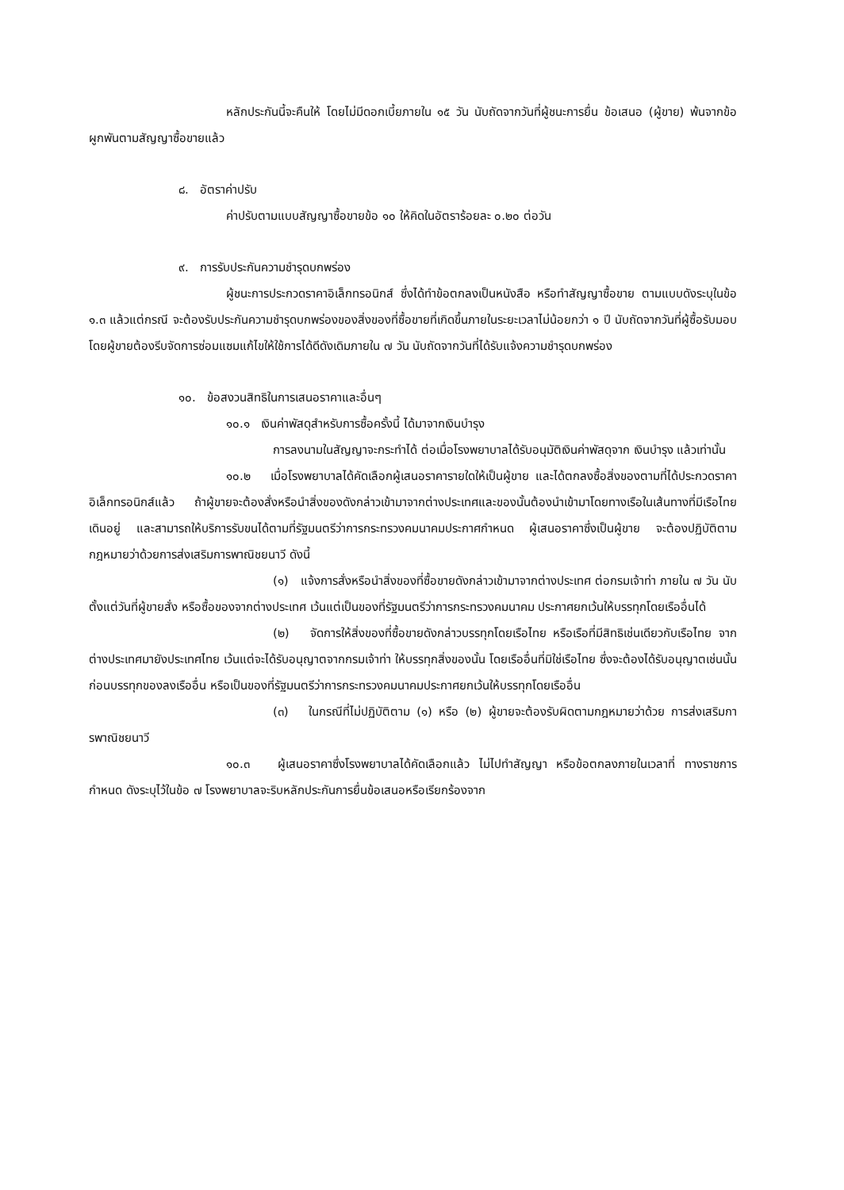หลักประกันนี้จะคืนให้ โดยไม่มีดอกเบี้ยภายใน ๑๕ วัน นับถัดจากวันที่ผู้ชนะการยื่น ข้อเสนอ (ผู้ขาย) พ้นจากข้อผูกพันตามสัญญาซื้อขายแล้ว
๘. อัตราค่าปรับ
ค่าปรับตามแบบสัญญาซื้อขายข้อ ๑๐ ให้คิดในอัตราร้อยละ ๐.๒๐ ต่อวัน
๙. การรับประกันความชำรุดบกพร่อง
ผู้ชนะการประกวดราคาอิเล็กทรอนิกส์ ซึ่งได้ทำข้อตกลงเป็นหนังสือ หรือทำสัญญาซื้อขาย ตามแบบดังระบุในข้อ ๑.๓ แล้วแต่กรณี จะต้องรับประกันความชำรุดบกพร่องของสิ่งของที่ซื้อขายที่เกิดขึ้นภายในระยะเวลาไม่น้อยกว่า ๑ ปี นับถัดจากวันที่ผู้ซื้อรับมอบ โดยผู้ขายต้องรีบจัดการซ่อมแซมแก้ไขให้ใช้การได้ดีดังเดิมภายใน ๗ วัน นับถัดจากวันที่ได้รับแจ้งความชำรุดบกพร่อง
๑๐. ข้อสงวนสิทธิในการเสนอราคาและอื่นๆ
๑๐.๑ เงินค่าพัสดุสำหรับการซื้อครั้งนี้ ได้มาจากเงินบำรุง
การลงนามในสัญญาจะกระทำได้ ต่อเมื่อโรงพยาบาลได้รับอนุมัติเงินค่าพัสดุจาก เงินบำรุง แล้วเท่านั้น
๑๐.๒ เมื่อโรงพยาบาลได้คัดเลือกผู้เสนอราคารายใดให้เป็นผู้ขาย และได้ตกลงซื้อสิ่งของตามที่ได้ประกวดราคาอิเล็กทรอนิกส์แล้ว ถ้าผู้ขายจะต้องสั่งหรือนำสิ่งของดังกล่าวเข้ามาจากต่างประเทศและของนั้นต้องนำเข้ามาโดยทางเรือในเส้นทางที่มีเรือไทยเดินอยู่ และสามารถให้บริการรับขนได้ตามที่รัฐมนตรีว่าการกระทรวงคมนาคมประกาศกำหนด ผู้เสนอราคาซึ่งเป็นผู้ขาย จะต้องปฏิบัติตามกฎหมายว่าด้วยการส่งเสริมการพาณิชยนาวี ดังนี้
(๑) แจ้งการสั่งหรือนำสิ่งของที่ซื้อขายดังกล่าวเข้ามาจากต่างประเทศ ต่อกรมเจ้าท่า ภายใน ๗ วัน นับตั้งแต่วันที่ผู้ขายสั่ง หรือซื้อของจากต่างประเทศ เว้นแต่เป็นของที่รัฐมนตรีว่าการกระทรวงคมนาคม ประกาศยกเว้นให้บรรทุกโดยเรืออื่นได้
(๒) จัดการให้สิ่งของที่ซื้อขายดังกล่าวบรรทุกโดยเรือไทย หรือเรือที่มีสิทธิเช่นเดียวกับเรือไทย จากต่างประเทศมายังประเทศไทย เว้นแต่จะได้รับอนุญาตจากกรมเจ้าท่า ให้บรรทุกสิ่งของนั้น โดยเรืออื่นที่มิใช่เรือไทย ซึ่งจะต้องได้รับอนุญาตเช่นนั้นก่อนบรรทุกของลงเรืออื่น หรือเป็นของที่รัฐมนตรีว่าการกระทรวงคมนาคมประกาศยกเว้นให้บรรทุกโดยเรืออื่น
(๓) ในกรณีที่ไม่ปฏิบัติตาม (๑) หรือ (๒) ผู้ขายจะต้องรับผิดตามกฎหมายว่าด้วย การส่งเสริมการพาณิชยนาวี
๑๐.๓ ผู้เสนอราคาซึ่งโรงพยาบาลได้คัดเลือกแล้ว ไม่ไปทำสัญญา หรือข้อตกลงภายในเวลาที่ ทางราชการกำหนด ดังระบุไว้ในข้อ ๗ โรงพยาบาลจะริบหลักประกันการยื่นข้อเสนอหรือเรียกร้องจาก